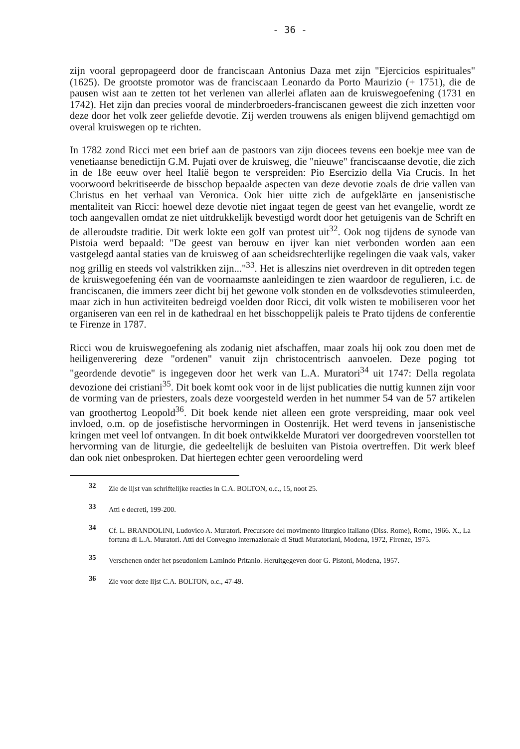- 36 -
zijn vooral gepropageerd door de franciscaan Antonius Daza met zijn "Ejercicios espirituales" (1625). De grootste promotor was de franciscaan Leonardo da Porto Maurizio (+ 1751), die de pausen wist aan te zetten tot het verlenen van allerlei aflaten aan de kruiswegoefening (1731 en 1742). Het zijn dan precies vooral de minderbroeders-franciscanen geweest die zich inzetten voor deze door het volk zeer geliefde devotie. Zij werden trouwens als enigen blijvend gemachtigd om overal kruiswegen op te richten.
In 1782 zond Ricci met een brief aan de pastoors van zijn diocees tevens een boekje mee van de venetiaanse benedictijn G.M. Pujati over de kruisweg, die "nieuwe" franciscaanse devotie, die zich in de 18e eeuw over heel Italië begon te verspreiden: Pio Esercizio della Via Crucis. In het voorwoord bekritiseerde de bisschop bepaalde aspecten van deze devotie zoals de drie vallen van Christus en het verhaal van Veronica. Ook hier uitte zich de aufgeklärte en jansenistische mentaliteit van Ricci: hoewel deze devotie niet ingaat tegen de geest van het evangelie, wordt ze toch aangevallen omdat ze niet uitdrukkelijk bevestigd wordt door het getuigenis van de Schrift en de alleroudste traditie. Dit werk lokte een golf van protest uit<sup>32</sup>. Ook nog tijdens de synode van Pistoia werd bepaald: "De geest van berouw en ijver kan niet verbonden worden aan een vastgelegd aantal staties van de kruisweg of aan scheidsrechterlijke regelingen die vaak vals, vaker nog grillig en steeds vol valstrikken zijn..."<sup>33</sup>. Het is alleszins niet overdreven in dit optreden tegen de kruiswegoefening één van de voornaamste aanleidingen te zien waardoor de regulieren, i.c. de franciscanen, die immers zeer dicht bij het gewone volk stonden en de volksdevoties stimuleerden, maar zich in hun activiteiten bedreigd voelden door Ricci, dit volk wisten te mobiliseren voor het organiseren van een rel in de kathedraal en het bisschoppelijk paleis te Prato tijdens de conferentie te Firenze in 1787.
Ricci wou de kruiswegoefening als zodanig niet afschaffen, maar zoals hij ook zou doen met de heiligenverering deze "ordenen" vanuit zijn christocentrisch aanvoelen. Deze poging tot "geordende devotie" is ingegeven door het werk van L.A. Muratori<sup>34</sup> uit 1747: Della regolata devozione dei cristiani<sup>35</sup>. Dit boek komt ook voor in de lijst publicaties die nuttig kunnen zijn voor de vorming van de priesters, zoals deze voorgesteld werden in het nummer 54 van de 57 artikelen van groothertog Leopold<sup>36</sup>. Dit boek kende niet alleen een grote verspreiding, maar ook veel invloed, o.m. op de josefistische hervormingen in Oostenrijk. Het werd tevens in jansenistische kringen met veel lof ontvangen. In dit boek ontwikkelde Muratori ver doorgedreven voorstellen tot hervorming van de liturgie, die gedeeltelijk de besluiten van Pistoia overtreffen. Dit werk bleef dan ook niet onbesproken. Dat hiertegen echter geen veroordeling werd
32 Zie de lijst van schriftelijke reacties in C.A. BOLTON, o.c., 15, noot 25.
33 Atti e decreti, 199-200.
34 Cf. L. BRANDOLINI, Ludovico A. Muratori. Precursore del movimento liturgico italiano (Diss. Rome), Rome, 1966. X., La fortuna di L.A. Muratori. Atti del Convegno Internazionale di Studi Muratoriani, Modena, 1972, Firenze, 1975.
35 Verschenen onder het pseudoniem Lamindo Pritanio. Heruitgegeven door G. Pistoni, Modena, 1957.
36 Zie voor deze lijst C.A. BOLTON, o.c., 47-49.